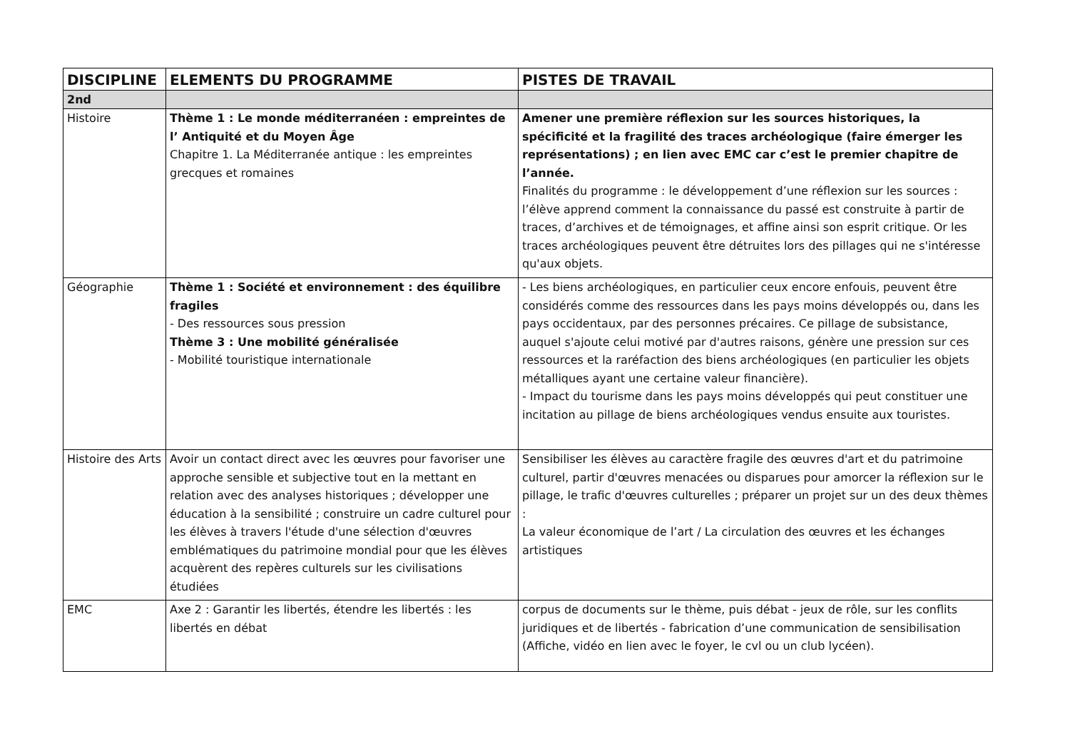| DISCIPLINE | ELEMENTS DU PROGRAMME | PISTES DE TRAVAIL |
| --- | --- | --- |
| 2nd | | |
| Histoire | Thème 1 : Le monde méditerranéen : empreintes de l’ Antiquité et du Moyen Âge Chapitre 1. La Méditerranée antique : les empreintes grecques et romaines | Amener une première réflexion sur les sources historiques, la spécificité et la fragilité des traces archéologique (faire émerger les représentations) ; en lien avec EMC car c’est le premier chapitre de l’année. Finalités du programme : le développement d’une réflexion sur les sources : l’élève apprend comment la connaissance du passé est construite à partir de traces, d’archives et de témoignages, et affine ainsi son esprit critique. Or les traces archéologiques peuvent être détruites lors des pillages qui ne s'intéresse qu'aux objets. |
| Géographie | Thème 1 : Société et environnement : des équilibre fragiles - Des ressources sous pression Thème 3 : Une mobilité généralisée - Mobilité touristique internationale | - Les biens archéologiques, en particulier ceux encore enfouis, peuvent être considérés comme des ressources dans les pays moins développés ou, dans les pays occidentaux, par des personnes précaires. Ce pillage de subsistance, auquel s'ajoute celui motivé par d'autres raisons, génère une pression sur ces ressources et la raréfaction des biens archéologiques (en particulier les objets métalliques ayant une certaine valeur financière). - Impact du tourisme dans les pays moins développés qui peut constituer une incitation au pillage de biens archéologiques vendus ensuite aux touristes. |
| Histoire des Arts | Avoir un contact direct avec les œuvres pour favoriser une approche sensible et subjective tout en la mettant en relation avec des analyses historiques ; développer une éducation à la sensibilité ; construire un cadre culturel pour les élèves à travers l'étude d'une sélection d'œuvres emblématiques du patrimoine mondial pour que les élèves acquèrent des repères culturels sur les civilisations étudiées | Sensibiliser les élèves au caractère fragile des œuvres d'art et du patrimoine culturel, partir d'œuvres menacées ou disparues pour amorcer la réflexion sur le pillage, le trafic d'œuvres culturelles ; préparer un projet sur un des deux thèmes : La valeur économique de l’art / La circulation des œuvres et les échanges artistiques |
| EMC | Axe 2 : Garantir les libertés, étendre les libertés : les libertés en débat | corpus de documents sur le thème, puis débat - jeux de rôle, sur les conflits juridiques et de libertés - fabrication d’une communication de sensibilisation (Affiche, vidéo en lien avec le foyer, le cvl ou un club lycéen). |